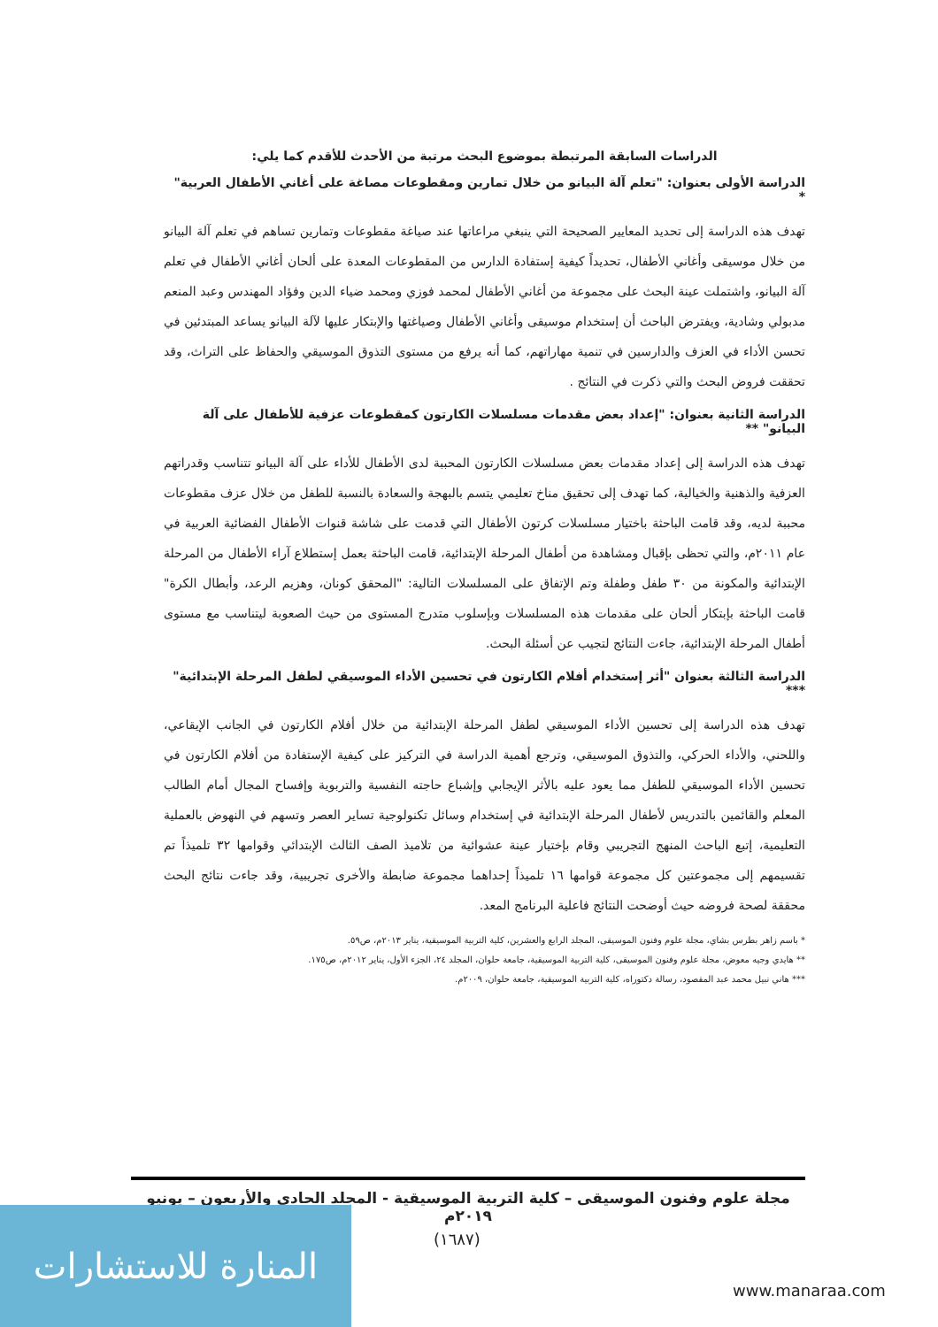الدراسات السابقة المرتبطة بموضوع البحث مرتبة من الأحدث للأقدم كما يلي:
الدراسة الأولى بعنوان: "تعلم آلة البيانو من خلال تمارين ومقطوعات مصاغة على أغاني الأطفال العربية" *
تهدف هذه الدراسة إلى تحديد المعايير الصحيحة التي ينبغي مراعاتها عند صياغة مقطوعات وتمارين تساهم في تعلم آلة البيانو من خلال موسيقى وأغاني الأطفال، تحديداً كيفية إستفادة الدارس من المقطوعات المعدة على ألحان أغاني الأطفال في تعلم آلة البيانو، واشتملت عينة البحث على مجموعة من أغاني الأطفال لمحمد فوزي ومحمد ضياء الدين وفؤاد المهندس وعبد المنعم مدبولي وشادية، ويفترض الباحث أن إستخدام موسيقى وأغاني الأطفال وصياغتها والإبتكار عليها لآلة البيانو يساعد المبتدئين في تحسن الأداء في العزف والدارسين في تنمية مهاراتهم، كما أنه يرفع من مستوى التذوق الموسيقي والحفاظ على التراث، وقد تحققت فروض البحث والتي ذكرت في النتائج .
الدراسة الثانية بعنوان: "إعداد بعض مقدمات مسلسلات الكارتون كمقطوعات عزفية للأطفال على آلة البيانو" **
تهدف هذه الدراسة إلى إعداد مقدمات بعض مسلسلات الكارتون المحببة لدى الأطفال للأداء على آلة البيانو تتناسب وقدراتهم العزفية والذهنية والخيالية، كما تهدف إلى تحقيق مناخ تعليمي يتسم بالبهجة والسعادة بالنسبة للطفل من خلال عزف مقطوعات محببة لديه، وقد قامت الباحثة باختيار مسلسلات كرتون الأطفال التي قدمت على شاشة قنوات الأطفال الفضائية العربية في عام ٢٠١١م، والتي تحظى بإقبال ومشاهدة من أطفال المرحلة الإبتدائية، قامت الباحثة بعمل إستطلاع آراء الأطفال من المرحلة الإبتدائية والمكونة من ٣٠ طفل وطفلة وتم الإتفاق على المسلسلات التالية: "المحقق كونان، وهزيم الرعد، وأبطال الكرة" قامت الباحثة بإبتكار ألحان على مقدمات هذه المسلسلات وبإسلوب متدرج المستوى من حيث الصعوبة ليتناسب مع مستوى أطفال المرحلة الإبتدائية، جاءت النتائج لتجيب عن أسئلة البحث.
الدراسة الثالثة بعنوان "أثر إستخدام أفلام الكارتون في تحسين الأداء الموسيقي لطفل المرحلة الإبتدائية" ***
تهدف هذه الدراسة إلى تحسين الأداء الموسيقي لطفل المرحلة الإبتدائية من خلال أفلام الكارتون في الجانب الإيقاعي، واللحني، والأداء الحركي، والتذوق الموسيقي، وترجع أهمية الدراسة في التركيز على كيفية الإستفادة من أفلام الكارتون في تحسين الأداء الموسيقي للطفل مما يعود عليه بالأثر الإيجابي وإشباع حاجته النفسية والتربوية وإفساح المجال أمام الطالب المعلم والقائمين بالتدريس لأطفال المرحلة الإبتدائية في إستخدام وسائل تكنولوجية تساير العصر وتسهم في النهوض بالعملية التعليمية، إتبع الباحث المنهج التجريبي وقام بإختيار عينة عشوائية من تلاميذ الصف الثالث الإبتدائي وقوامها ٣٢ تلميذاً تم تقسيمهم إلى مجموعتين كل مجموعة قوامها ١٦ تلميذاً إحداهما مجموعة ضابطة والأخرى تجريبية، وقد جاءت نتائج البحث محققة لصحة فروضه حيث أوضحت النتائج فاعلية البرنامج المعد.
* باسم زاهر بطرس بشاي، مجلة علوم وفنون الموسيقى، المجلد الرابع والعشرين، كلية التربية الموسيقية، يناير ٢٠١٣م، ص٥٩.
** هايدي وجيه معوض، مجلة علوم وفنون الموسيقى، كلية التربية الموسيقية، جامعة حلوان، المجلد ٢٤، الجزء الأول، يناير ٢٠١٢م، ص١٧٥.
*** هاني نبيل محمد عبد المقصود، رسالة دكتوراه، كلية التربية الموسيقية، جامعة حلوان، ٢٠٠٩م.
مجلة علوم وفنون الموسيقى – كلية التربية الموسيقية - المجلد الحادي والأربعون – يونيو ٢٠١٩م
(١٦٨٧)
المنارة للاستشارات
www.manaraa.com